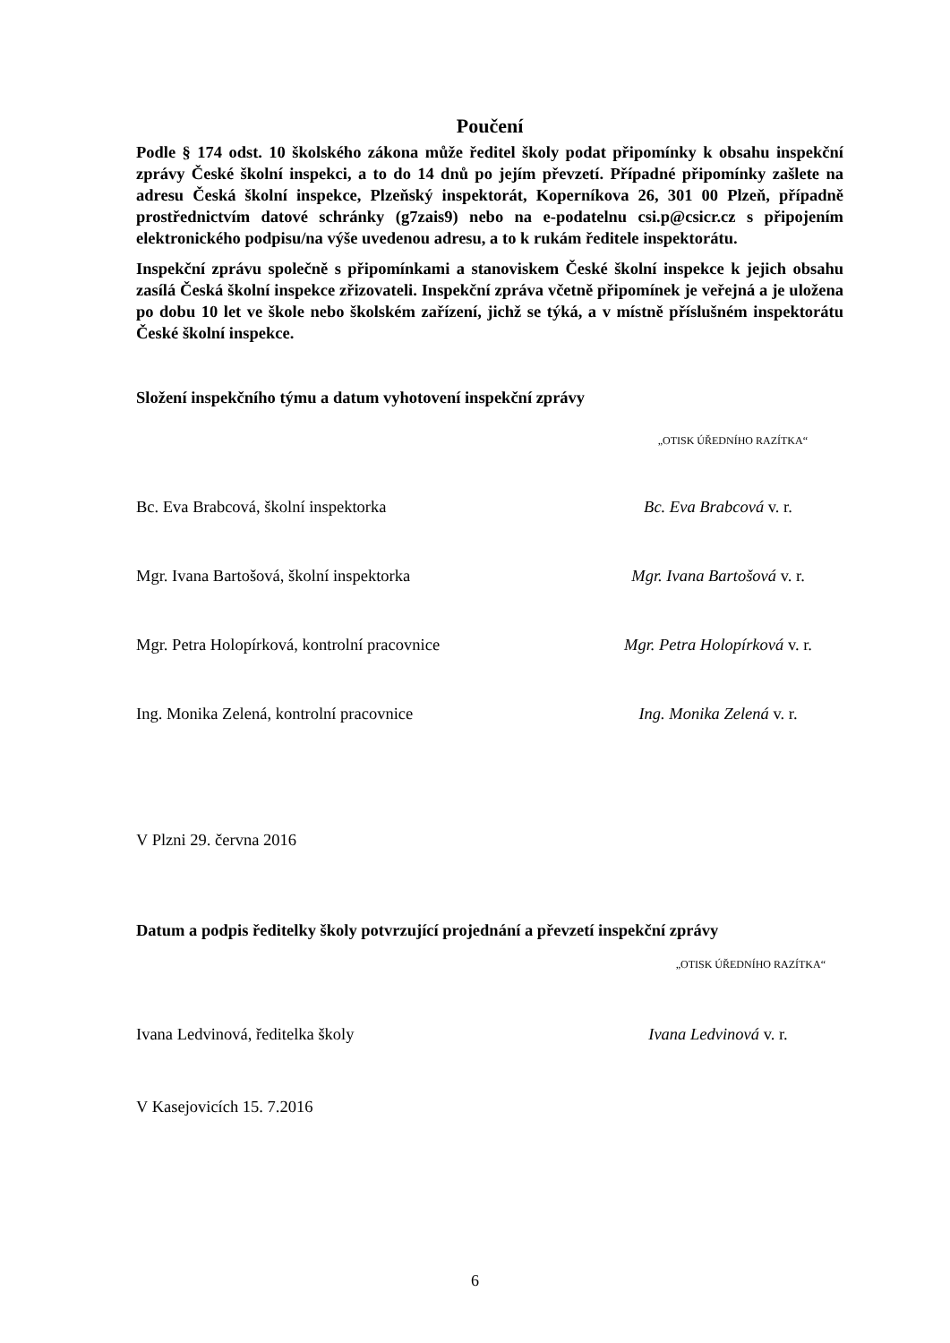Poučení
Podle § 174 odst. 10 školského zákona může ředitel školy podat připomínky k obsahu inspekční zprávy České školní inspekci, a to do 14 dnů po jejím převzetí. Případné připomínky zašlete na adresu Česká školní inspekce, Plzeňský inspektorát, Koperníkova 26, 301 00 Plzeň, případně prostřednictvím datové schránky (g7zais9) nebo na e-podatelnu csi.p@csicr.cz s připojením elektronického podpisu/na výše uvedenou adresu, a to k rukám ředitele inspektorátu.
Inspekční zprávu společně s připomínkami a stanoviskem České školní inspekce k jejich obsahu zasílá Česká školní inspekce zřizovateli. Inspekční zpráva včetně připomínek je veřejná a je uložena po dobu 10 let ve škole nebo školském zařízení, jichž se týká, a v místně příslušném inspektorátu České školní inspekce.
Složení inspekčního týmu a datum vyhotovení inspekční zprávy
„OTISK ÚŘEDNÍHO RAZÍTKA“
Bc. Eva Brabcová, školní inspektorka Bc. Eva Brabcová v. r.
Mgr. Ivana Bartošová, školní inspektorka Mgr. Ivana Bartošová v. r.
Mgr. Petra Holopírková, kontrolní pracovnice Mgr. Petra Holopírková v. r.
Ing. Monika Zelená, kontrolní pracovnice Ing. Monika Zelená v. r.
V Plzni 29. června 2016
Datum a podpis ředitelky školy potvrzující projednání a převzetí inspekční zprávy
„OTISK ÚŘEDNÍHO RAZÍTKA“
Ivana Ledvinová, ředitelka školy Ivana Ledvinová v. r.
V Kasejovicích 15. 7.2016
6